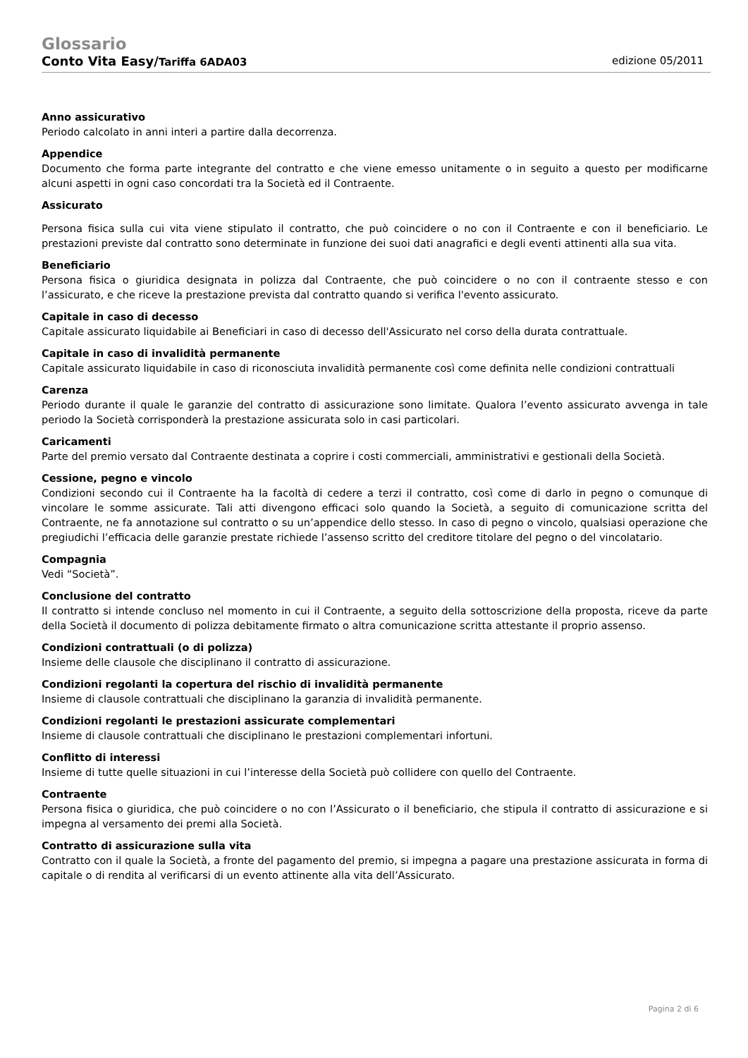Glossario
Conto Vita Easy/Tariffa 6ADA03 edizione 05/2011
Anno assicurativo
Periodo calcolato in anni interi a partire dalla decorrenza.
Appendice
Documento che forma parte integrante del contratto e che viene emesso unitamente o in seguito a questo per modificarne alcuni aspetti in ogni caso concordati tra la Società ed il Contraente.
Assicurato
Persona fisica sulla cui vita viene stipulato il contratto, che può coincidere o no con il Contraente e con il beneficiario. Le prestazioni previste dal contratto sono determinate in funzione dei suoi dati anagrafici e degli eventi attinenti alla sua vita.
Beneficiario
Persona fisica o giuridica designata in polizza dal Contraente, che può coincidere o no con il contraente stesso e con l’assicurato, e che riceve la prestazione prevista dal contratto quando si verifica l'evento assicurato.
Capitale in caso di decesso
Capitale assicurato liquidabile ai Beneficiari in caso di decesso dell'Assicurato nel corso della durata contrattuale.
Capitale in caso di invalidità permanente
Capitale assicurato liquidabile in caso di riconosciuta invalidità permanente così come definita nelle condizioni contrattuali
Carenza
Periodo durante il quale le garanzie del contratto di assicurazione sono limitate. Qualora l’evento assicurato avvenga in tale periodo la Società corrisponderà la prestazione assicurata solo in casi particolari.
Caricamenti
Parte del premio versato dal Contraente destinata a coprire i costi commerciali, amministrativi e gestionali della Società.
Cessione, pegno e vincolo
Condizioni secondo cui il Contraente ha la facoltà di cedere a terzi il contratto, così come di darlo in pegno o comunque di vincolare le somme assicurate. Tali atti divengono efficaci solo quando la Società, a seguito di comunicazione scritta del Contraente, ne fa annotazione sul contratto o su un’appendice dello stesso. In caso di pegno o vincolo, qualsiasi operazione che pregiudichi l’efficacia delle garanzie prestate richiede l’assenso scritto del creditore titolare del pegno o del vincolatario.
Compagnia
Vedi “Società”.
Conclusione del contratto
Il contratto si intende concluso nel momento in cui il Contraente, a seguito della sottoscrizione della proposta, riceve da parte della Società il documento di polizza debitamente firmato o altra comunicazione scritta attestante il proprio assenso.
Condizioni contrattuali (o di polizza)
Insieme delle clausole che disciplinano il contratto di assicurazione.
Condizioni regolanti la copertura del rischio di invalidità permanente
Insieme di clausole contrattuali che disciplinano la garanzia di invalidità permanente.
Condizioni regolanti le prestazioni assicurate complementari
Insieme di clausole contrattuali che disciplinano le prestazioni complementari infortuni.
Conflitto di interessi
Insieme di tutte quelle situazioni in cui l’interesse della Società può collidere con quello del Contraente.
Contraente
Persona fisica o giuridica, che può coincidere o no con l’Assicurato o il beneficiario, che stipula il contratto di assicurazione e si impegna al versamento dei premi alla Società.
Contratto di assicurazione sulla vita
Contratto con il quale la Società, a fronte del pagamento del premio, si impegna a pagare una prestazione assicurata in forma di capitale o di rendita al verificarsi di un evento attinente alla vita dell’Assicurato.
Pagina 2 di 6